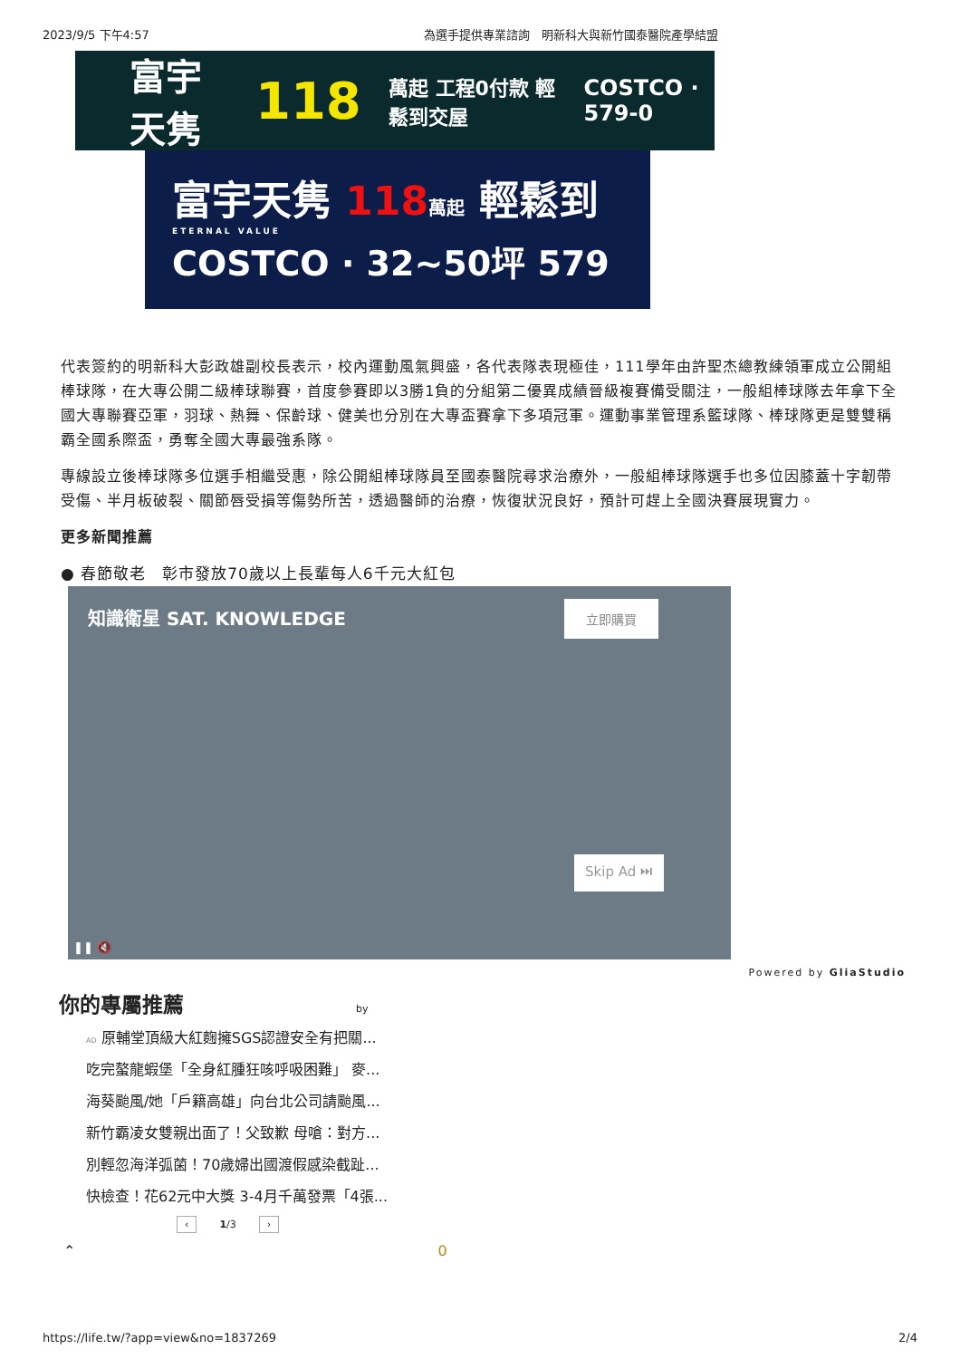2023/9/5 下午4:57 為選手提供專業諮詢　明新科大與新竹國泰醫院產學結盟
富宇天隽 118 萬起 工程0付款 輕鬆到交屋 COSTCO · 579-0
富宇天隽 118 萬起 輕鬆到
ETERNAL VALUE
COSTCO · 32~50坪 579
代表簽約的明新科大彭政雄副校長表示，校內運動風氣興盛，各代表隊表現極佳，111學年由許聖杰總教練領軍成立公開組棒球隊，在大專公開二級棒球聯賽，首度參賽即以3勝1負的分組第二優異成績晉級複賽備受關注，一般組棒球隊去年拿下全國大專聯賽亞軍，羽球、熱舞、保齡球、健美也分別在大專盃賽拿下多項冠軍。運動事業管理系籃球隊、棒球隊更是雙雙稱霸全國系際盃，勇奪全國大專最強系隊。
專線設立後棒球隊多位選手相繼受惠，除公開組棒球隊員至國泰醫院尋求治療外，一般組棒球隊選手也多位因膝蓋十字韌帶受傷、半月板破裂、關節唇受損等傷勢所苦，透過醫師的治療，恢復狀況良好，預計可趕上全國決賽展現實力。
更多新聞推薦
● 春節敬老　彰市發放70歲以上長輩每人6千元大紅包
知識衛星 SAT. KNOWLEDGE 立即購買
Skip Ad ⏭
❚❚ 🔇
Powered by GliaStudio
你的專屬推薦 by
AD 原輔堂頂級大紅麴擁SGS認證安全有把關...
吃完螯龍蝦堡「全身紅腫狂咳呼吸困難」 麥...
海葵颱風/她「戶籍高雄」向台北公司請颱風...
新竹霸凌女雙親出面了！父致歉 母嗆：對方...
別輕忽海洋弧菌！70歲婦出國渡假感染截趾...
快檢查！花62元中大獎 3-4月千萬發票「4張...
‹ 1/3 ›
⌃ 0
https://life.tw/?app=view&no=1837269 2/4